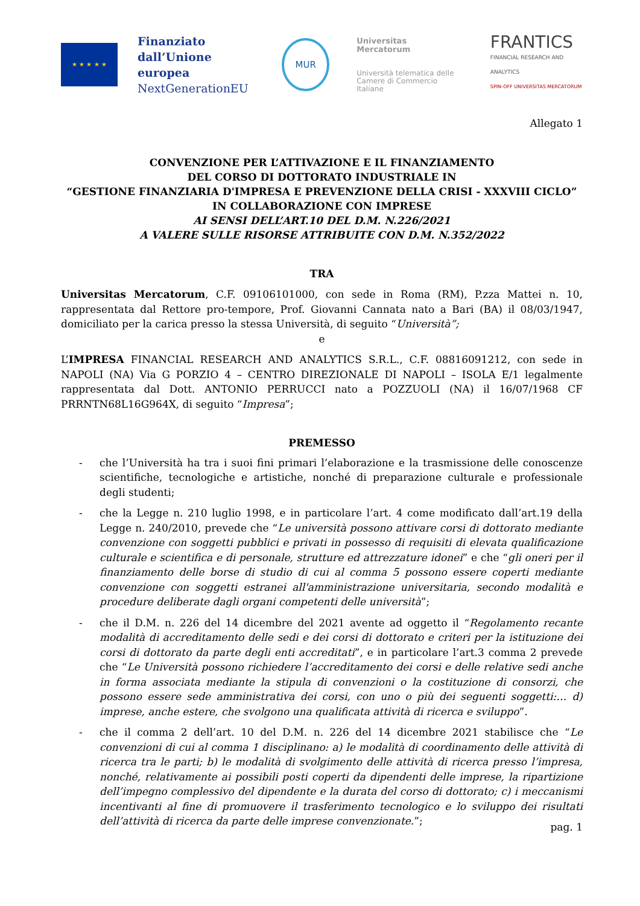★ ★ ★ ★ ★
Finanziato dall’Unione
europea
NextGenerationEU
MUR
Universitas
Mercatorum
Università telematica delle
Camere di Commercio Italiane
FRANTICS
FINANCIAL RESEARCH AND ANALYTICS
SPIN-OFF UNIVERSITAS MERCATORUM
Allegato 1
CONVENZIONE PER L’ATTIVAZIONE E IL FINANZIAMENTO
DEL CORSO DI DOTTORATO INDUSTRIALE IN
“GESTIONE FINANZIARIA D'IMPRESA E PREVENZIONE DELLA CRISI - XXXVIII CICLO”
IN COLLABORAZIONE CON IMPRESE
AI SENSI DELL’ART.10 DEL D.M. N.226/2021
A VALERE SULLE RISORSE ATTRIBUITE CON D.M. N.352/2022
TRA
Universitas Mercatorum, C.F. 09106101000, con sede in Roma (RM), P.zza Mattei n. 10, rappresentata dal Rettore pro-tempore, Prof. Giovanni Cannata nato a Bari (BA) il 08/03/1947, domiciliato per la carica presso la stessa Università, di seguito “Università”;
e
L’IMPRESA FINANCIAL RESEARCH AND ANALYTICS S.R.L., C.F. 08816091212, con sede in NAPOLI (NA) Via G PORZIO 4 – CENTRO DIREZIONALE DI NAPOLI – ISOLA E/1 legalmente rappresentata dal Dott. ANTONIO PERRUCCI nato a POZZUOLI (NA) il 16/07/1968 CF PRRNTN68L16G964X, di seguito “Impresa”;
PREMESSO
- che l’Università ha tra i suoi fini primari l’elaborazione e la trasmissione delle conoscenze scientifiche, tecnologiche e artistiche, nonché di preparazione culturale e professionale degli studenti;
- che la Legge n. 210 luglio 1998, e in particolare l’art. 4 come modificato dall’art.19 della Legge n. 240/2010, prevede che “Le università possono attivare corsi di dottorato mediante convenzione con soggetti pubblici e privati in possesso di requisiti di elevata qualificazione culturale e scientifica e di personale, strutture ed attrezzature idonei” e che “gli oneri per il finanziamento delle borse di studio di cui al comma 5 possono essere coperti mediante convenzione con soggetti estranei all'amministrazione universitaria, secondo modalità e procedure deliberate dagli organi competenti delle università”;
- che il D.M. n. 226 del 14 dicembre del 2021 avente ad oggetto il “Regolamento recante modalità di accreditamento delle sedi e dei corsi di dottorato e criteri per la istituzione dei corsi di dottorato da parte degli enti accreditati”, e in particolare l’art.3 comma 2 prevede che “Le Università possono richiedere l’accreditamento dei corsi e delle relative sedi anche in forma associata mediante la stipula di convenzioni o la costituzione di consorzi, che possono essere sede amministrativa dei corsi, con uno o più dei seguenti soggetti:… d) imprese, anche estere, che svolgono una qualificata attività di ricerca e sviluppo”.
- che il comma 2 dell’art. 10 del D.M. n. 226 del 14 dicembre 2021 stabilisce che “Le convenzioni di cui al comma 1 disciplinano: a) le modalità di coordinamento delle attività di ricerca tra le parti; b) le modalità di svolgimento delle attività di ricerca presso l’impresa, nonché, relativamente ai possibili posti coperti da dipendenti delle imprese, la ripartizione dell’impegno complessivo del dipendente e la durata del corso di dottorato; c) i meccanismi incentivanti al fine di promuovere il trasferimento tecnologico e lo sviluppo dei risultati dell’attività di ricerca da parte delle imprese convenzionate.”;
pag. 1